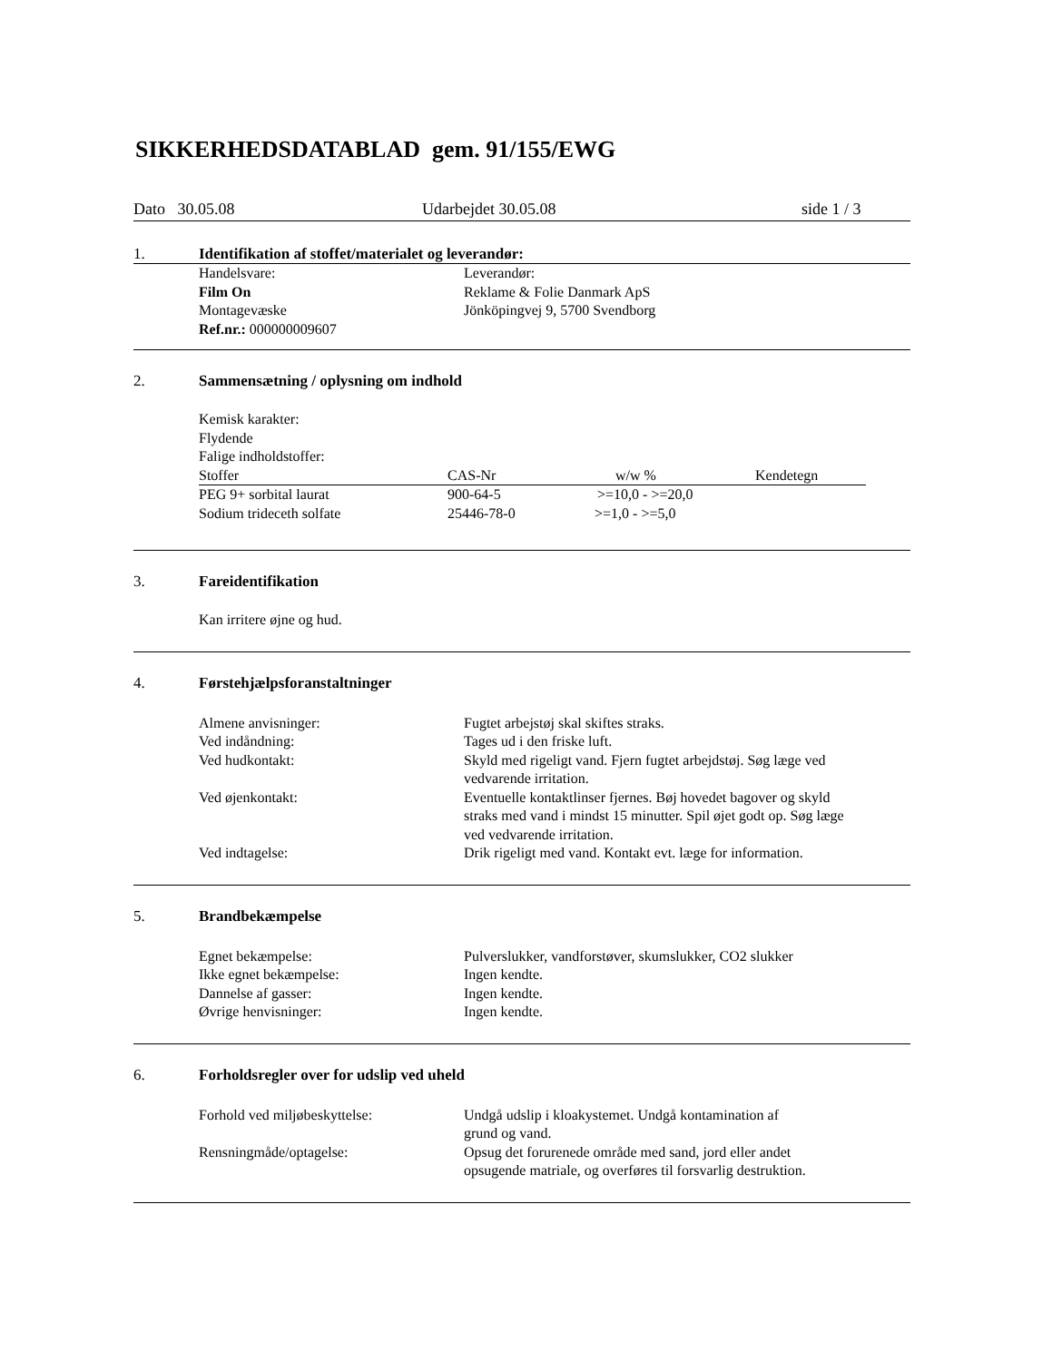SIKKERHEDSDATABLAD gem. 91/155/EWG
Dato 30.05.08 Udarbejdet 30.05.08 side 1 / 3
1. Identifikation af stoffet/materialet og leverandør:
| Handelsvare: | Leverandør: |
| Film On | Reklame & Folie Danmark ApS |
| Montagevæske | Jönköpingvej 9, 5700 Svendborg |
| Ref.nr.: 000000009607 | |
2. Sammensætning / oplysning om indhold
Kemisk karakter:
Flydende
Falige indholdstoffer:
| Stoffer | CAS-Nr | w/w % | Kendetegn |
| --- | --- | --- | --- |
| PEG 9+ sorbital laurat | 900-64-5 | >=10,0 - >=20,0 | |
| Sodium trideceth solfate | 25446-78-0 | >=1,0 - >=5,0 | |
3. Fareidentifikation
Kan irritere øjne og hud.
4. Førstehjælpsforanstaltninger
| Almene anvisninger: | Fugtet arbejstøj skal skiftes straks. |
| Ved indåndning: | Tages ud i den friske luft. |
| Ved hudkontakt: | Skyld med rigeligt vand. Fjern fugtet arbejdstøj. Søg læge ved vedvarende irritation. |
| Ved øjenkontakt: | Eventuelle kontaktlinser fjernes. Bøj hovedet bagover og skyld straks med vand i mindst 15 minutter. Spil øjet godt op. Søg læge ved vedvarende irritation. |
| Ved indtagelse: | Drik rigeligt med vand. Kontakt evt. læge for information. |
5. Brandbekæmpelse
| Egnet bekæmpelse: | Pulverslukker, vandforstøver, skumslukker, CO2 slukker |
| Ikke egnet bekæmpelse: | Ingen kendte. |
| Dannelse af gasser: | Ingen kendte. |
| Øvrige henvisninger: | Ingen kendte. |
6. Forholdsregler over for udslip ved uheld
| Forhold ved miljøbeskyttelse: | Undgå udslip i kloakystemet. Undgå kontamination af grund og vand. |
| Rensningmåde/optagelse: | Opsug det forurenede område med sand, jord eller andet opsugende matriale, og overføres til forsvarlig destruktion. |